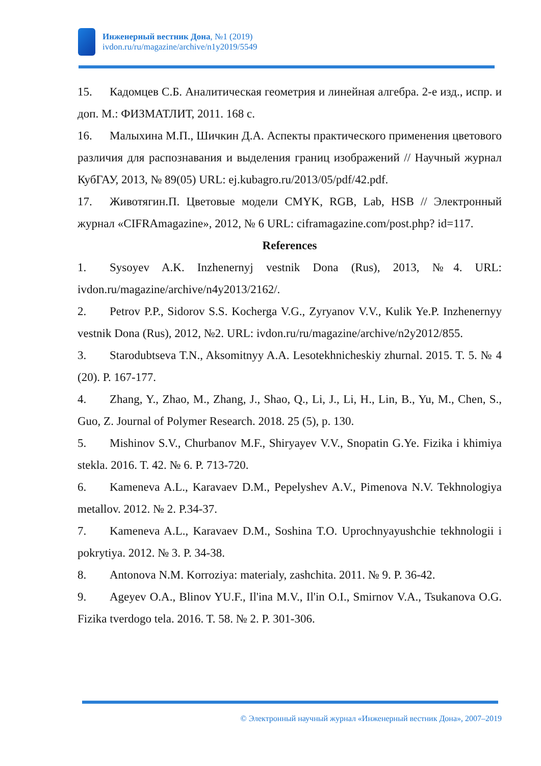Инженерный вестник Дона, №1 (2019)
ivdon.ru/ru/magazine/archive/n1y2019/5549
15. Кадомцев С.Б. Аналитическая геометрия и линейная алгебра. 2-е изд., испр. и доп. М.: ФИЗМАТЛИТ, 2011. 168 с.
16. Малыхина М.П., Шичкин Д.А. Аспекты практического применения цветового различия для распознавания и выделения границ изображений // Научный журнал КубГАУ, 2013, № 89(05) URL: ej.kubagro.ru/2013/05/pdf/42.pdf.
17. Животягин.П. Цветовые модели CMYK, RGB, Lab, HSB // Электронный журнал «CIFRAmagazine», 2012, № 6 URL: ciframagazine.com/post.php? id=117.
References
1. Sysoyev A.K. Inzhenernyj vestnik Dona (Rus), 2013, №4. URL: ivdon.ru/magazine/archive/n4y2013/2162/.
2. Petrov P.P., Sidorov S.S. Kocherga V.G., Zyryanov V.V., Kulik Ye.P. Inzhenernyy vestnik Dona (Rus), 2012, №2. URL: ivdon.ru/ru/magazine/archive/n2y2012/855.
3. Starodubtseva T.N., Aksomitnyy A.A. Lesotekhnicheskiy zhurnal. 2015. T. 5. № 4 (20). P. 167-177.
4. Zhang, Y., Zhao, M., Zhang, J., Shao, Q., Li, J., Li, H., Lin, B., Yu, M., Chen, S., Guo, Z. Journal of Polymer Research. 2018. 25 (5), p. 130.
5. Mishinov S.V., Churbanov M.F., Shiryayev V.V., Snopatin G.Ye. Fizika i khimiya stekla. 2016. T. 42. № 6. P. 713-720.
6. Kameneva A.L., Karavaev D.M., Pepelyshev A.V., Pimenova N.V. Tekhnologiya metallov. 2012. № 2. P.34-37.
7. Kameneva A.L., Karavaev D.M., Soshina T.O. Uprochnyayushchie tekhnologii i pokrytiya. 2012. № 3. P. 34-38.
8. Antonova N.M. Korroziya: materialy, zashchita. 2011. № 9. P. 36-42.
9. Ageyev O.A., Blinov YU.F., Il'ina M.V., Il'in O.I., Smirnov V.A., Tsukanova O.G. Fizika tverdogo tela. 2016. T. 58. № 2. P. 301-306.
© Электронный научный журнал «Инженерный вестник Дона», 2007–2019